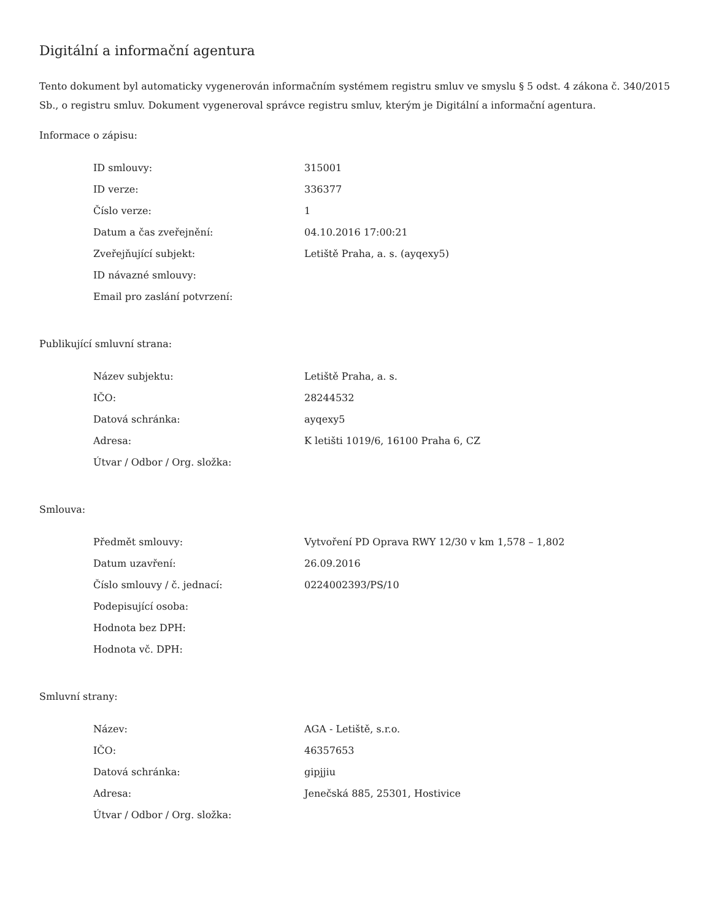Digitální a informační agentura
Tento dokument byl automaticky vygenerován informačním systémem registru smluv ve smyslu § 5 odst. 4 zákona č. 340/2015 Sb., o registru smluv. Dokument vygeneroval správce registru smluv, kterým je Digitální a informační agentura.
Informace o zápisu:
| ID smlouvy: | 315001 |
| ID verze: | 336377 |
| Číslo verze: | 1 |
| Datum a čas zveřejnění: | 04.10.2016 17:00:21 |
| Zveřejňující subjekt: | Letiště Praha, a. s. (ayqexy5) |
| ID návazné smlouvy: | |
| Email pro zaslání potvrzení: | |
Publikující smluvní strana:
| Název subjektu: | Letiště Praha, a. s. |
| IČO: | 28244532 |
| Datová schránka: | ayqexy5 |
| Adresa: | K letišti 1019/6, 16100 Praha 6, CZ |
| Útvar / Odbor / Org. složka: | |
Smlouva:
| Předmět smlouvy: | Vytvoření PD Oprava RWY 12/30 v km 1,578 – 1,802 |
| Datum uzavření: | 26.09.2016 |
| Číslo smlouvy / č. jednací: | 0224002393/PS/10 |
| Podepisující osoba: | |
| Hodnota bez DPH: | |
| Hodnota vč. DPH: | |
Smluvní strany:
| Název: | AGA - Letiště, s.r.o. |
| IČO: | 46357653 |
| Datová schránka: | gipjjiu |
| Adresa: | Jenečská 885, 25301, Hostivice |
| Útvar / Odbor / Org. složka: | |